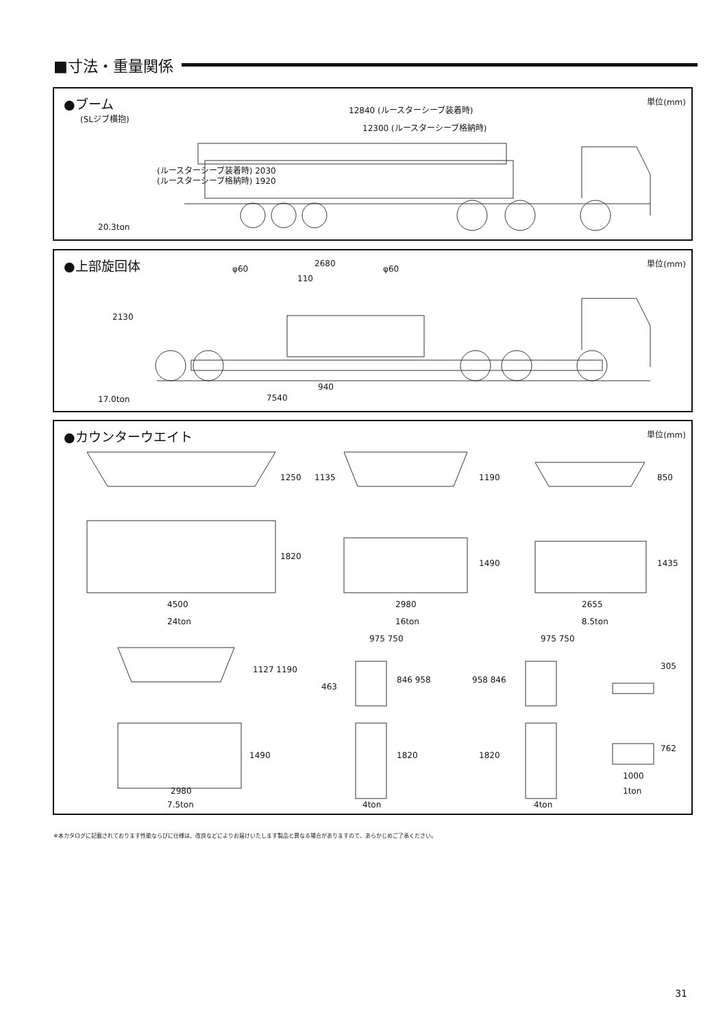■寸法・重量関係
●ブーム
(SLジブ横抱)
単位(mm)
12840 (ルースターシーブ装着時)
12300 (ルースターシーブ格納時)
(ルースターシーブ装着時) 2030
(ルースターシーブ格納時) 1920
20.3ton
●上部旋回体 単位(mm)
φ60
2680
φ60
110
2130
940
7540
17.0ton
●カウンターウエイト 単位(mm)
1250 1135 1190 850
1820
1490 1435
4500 2980 2655
24ton 16ton 8.5ton
975 750 975 750
1127 1190
463
846 958 958 846
305
1490 1820 1820
762
1000
2980 1ton
7.5ton 4ton 4ton
※本カタログに記載されております性能ならびに仕様は、改良などによりお届けいたします製品と異なる場合がありますので、あらかじめご了承ください。
31